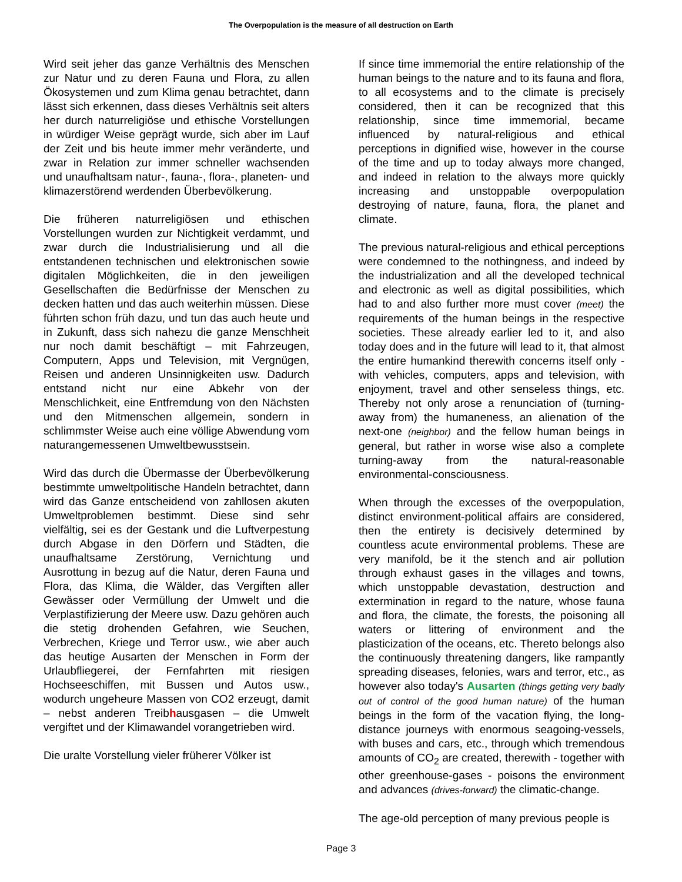The Overpopulation is the measure of all destruction on Earth
Wird seit jeher das ganze Verhältnis des Menschen zur Natur und zu deren Fauna und Flora, zu allen Ökosystemen und zum Klima genau betrachtet, dann lässt sich erkennen, dass dieses Verhältnis seit alters her durch naturreligiöse und ethische Vorstellungen in würdiger Weise geprägt wurde, sich aber im Lauf der Zeit und bis heute immer mehr veränderte, und zwar in Relation zur immer schneller wachsenden und unaufhaltsam natur-, fauna-, flora-, planeten- und klimazerstörend werdenden Überbevölkerung.
Die früheren naturreligiösen und ethischen Vorstellungen wurden zur Nichtigkeit verdammt, und zwar durch die Industrialisierung und all die entstandenen technischen und elektronischen sowie digitalen Möglichkeiten, die in den jeweiligen Gesellschaften die Bedürfnisse der Menschen zu decken hatten und das auch weiterhin müssen. Diese führten schon früh dazu, und tun das auch heute und in Zukunft, dass sich nahezu die ganze Menschheit nur noch damit beschäftigt – mit Fahrzeugen, Computern, Apps und Television, mit Vergnügen, Reisen und anderen Unsinnigkeiten usw. Dadurch entstand nicht nur eine Abkehr von der Menschlichkeit, eine Entfremdung von den Nächsten und den Mitmenschen allgemein, sondern in schlimmster Weise auch eine völlige Abwendung vom naturangemessenen Umweltbewusstsein.
Wird das durch die Übermasse der Überbevölkerung bestimmte umweltpolitische Handeln betrachtet, dann wird das Ganze entscheidend von zahllosen akuten Umweltproblemen bestimmt. Diese sind sehr vielfältig, sei es der Gestank und die Luftverpestung durch Abgase in den Dörfern und Städten, die unaufhaltsame Zerstörung, Vernichtung und Ausrottung in bezug auf die Natur, deren Fauna und Flora, das Klima, die Wälder, das Vergiften aller Gewässer oder Vermüllung der Umwelt und die Verplastifizierung der Meere usw. Dazu gehören auch die stetig drohenden Gefahren, wie Seuchen, Verbrechen, Kriege und Terror usw., wie aber auch das heutige Ausarten der Menschen in Form der Urlaubfliegerei, der Fernfahrten mit riesigen Hochseeschiffen, mit Bussen und Autos usw., wodurch ungeheure Massen von CO2 erzeugt, damit – nebst anderen Treibhausgasen – die Umwelt vergiftet und der Klimawandel vorangetrieben wird.
Die uralte Vorstellung vieler früherer Völker ist
If since time immemorial the entire relationship of the human beings to the nature and to its fauna and flora, to all ecosystems and to the climate is precisely considered, then it can be recognized that this relationship, since time immemorial, became influenced by natural-religious and ethical perceptions in dignified wise, however in the course of the time and up to today always more changed, and indeed in relation to the always more quickly increasing and unstoppable overpopulation destroying of nature, fauna, flora, the planet and climate.
The previous natural-religious and ethical perceptions were condemned to the nothingness, and indeed by the industrialization and all the developed technical and electronic as well as digital possibilities, which had to and also further more must cover (meet) the requirements of the human beings in the respective societies. These already earlier led to it, and also today does and in the future will lead to it, that almost the entire humankind therewith concerns itself only - with vehicles, computers, apps and television, with enjoyment, travel and other senseless things, etc. Thereby not only arose a renunciation of (turning-away from) the humaneness, an alienation of the next-one (neighbor) and the fellow human beings in general, but rather in worse wise also a complete turning-away from the natural-reasonable environmental-consciousness.
When through the excesses of the overpopulation, distinct environment-political affairs are considered, then the entirety is decisively determined by countless acute environmental problems. These are very manifold, be it the stench and air pollution through exhaust gases in the villages and towns, which unstoppable devastation, destruction and extermination in regard to the nature, whose fauna and flora, the climate, the forests, the poisoning all waters or littering of environment and the plasticization of the oceans, etc. Thereto belongs also the continuously threatening dangers, like rampantly spreading diseases, felonies, wars and terror, etc., as however also today's Ausarten (things getting very badly out of control of the good human nature) of the human beings in the form of the vacation flying, the long-distance journeys with enormous seagoing-vessels, with buses and cars, etc., through which tremendous amounts of CO<sub>2</sub> are created, therewith - together with other greenhouse-gases - poisons the environment and advances (drives-forward) the climatic-change.
The age-old perception of many previous people is
Page 3